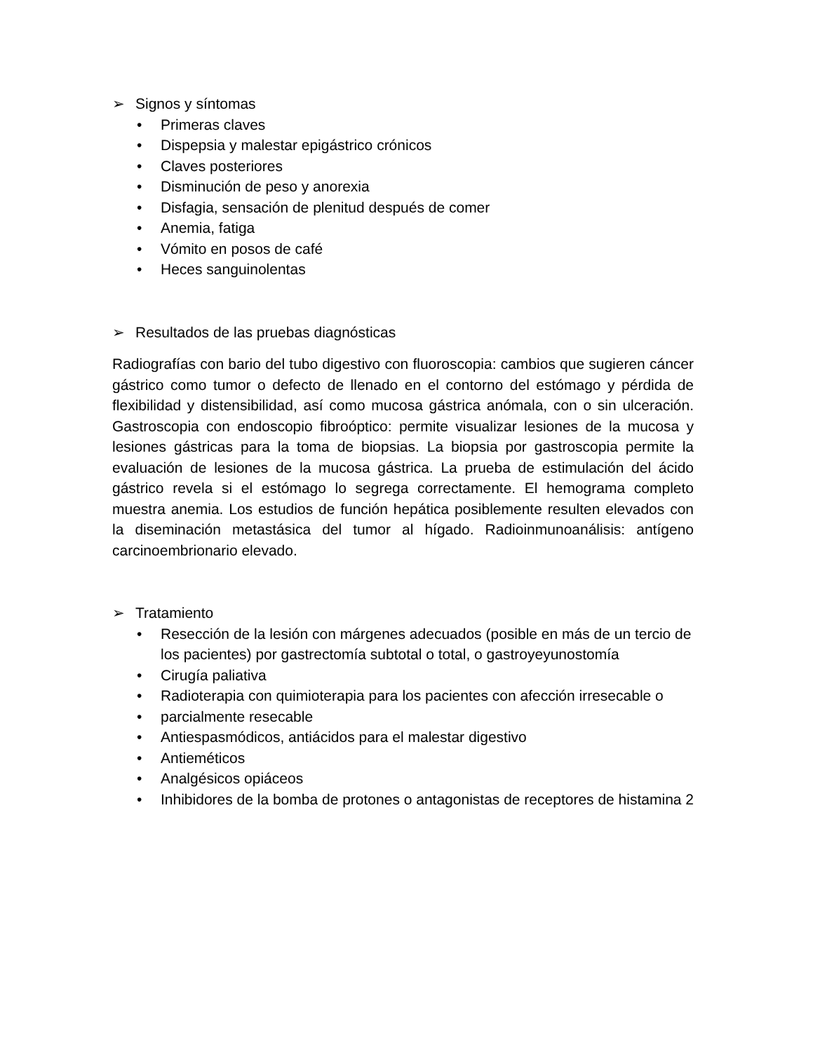➢ Signos y síntomas
• Primeras claves
• Dispepsia y malestar epigástrico crónicos
• Claves posteriores
• Disminución de peso y anorexia
• Disfagia, sensación de plenitud después de comer
• Anemia, fatiga
• Vómito en posos de café
• Heces sanguinolentas
➢ Resultados de las pruebas diagnósticas
Radiografías con bario del tubo digestivo con fluoroscopia: cambios que sugieren cáncer gástrico como tumor o defecto de llenado en el contorno del estómago y pérdida de flexibilidad y distensibilidad, así como mucosa gástrica anómala, con o sin ulceración. Gastroscopia con endoscopio fibroóptico: permite visualizar lesiones de la mucosa y lesiones gástricas para la toma de biopsias. La biopsia por gastroscopia permite la evaluación de lesiones de la mucosa gástrica. La prueba de estimulación del ácido gástrico revela si el estómago lo segrega correctamente. El hemograma completo muestra anemia. Los estudios de función hepática posiblemente resulten elevados con la diseminación metastásica del tumor al hígado. Radioinmunoanálisis: antígeno carcinoembrionario elevado.
➢ Tratamiento
• Resección de la lesión con márgenes adecuados (posible en más de un tercio de los pacientes) por gastrectomía subtotal o total, o gastroyeyunostomía
• Cirugía paliativa
• Radioterapia con quimioterapia para los pacientes con afección irresecable o
• parcialmente resecable
• Antiespasmódicos, antiácidos para el malestar digestivo
• Antieméticos
• Analgésicos opiáceos
• Inhibidores de la bomba de protones o antagonistas de receptores de histamina 2